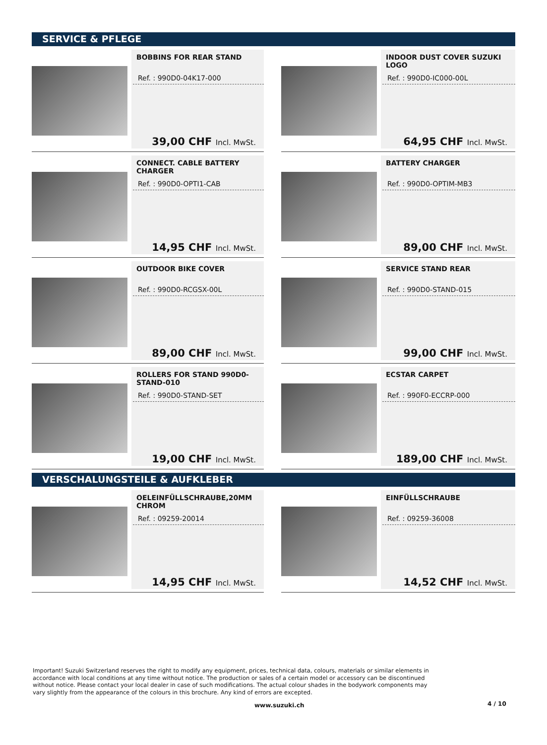SERVICE & PFLEGE
BOBBINS FOR REAR STAND
Ref. : 990D0-04K17-000
39,00 CHF Incl. MwSt.
INDOOR DUST COVER SUZUKI LOGO
Ref. : 990D0-IC000-00L
64,95 CHF Incl. MwSt.
CONNECT. CABLE BATTERY CHARGER
Ref. : 990D0-OPTI1-CAB
14,95 CHF Incl. MwSt.
BATTERY CHARGER
Ref. : 990D0-OPTIM-MB3
89,00 CHF Incl. MwSt.
OUTDOOR BIKE COVER
Ref. : 990D0-RCGSX-00L
89,00 CHF Incl. MwSt.
SERVICE STAND REAR
Ref. : 990D0-STAND-015
99,00 CHF Incl. MwSt.
ROLLERS FOR STAND 990D0-STAND-010
Ref. : 990D0-STAND-SET
19,00 CHF Incl. MwSt.
ECSTAR CARPET
Ref. : 990F0-ECCRP-000
189,00 CHF Incl. MwSt.
VERSCHALUNGSTEILE & AUFKLEBER
OELEINFÜLLSCHRAUBE,20MM CHROM
Ref. : 09259-20014
14,95 CHF Incl. MwSt.
EINFÜLLSCHRAUBE
Ref. : 09259-36008
14,52 CHF Incl. MwSt.
Important! Suzuki Switzerland reserves the right to modify any equipment, prices, technical data, colours, materials or similar elements in accordance with local conditions at any time without notice. The production or sales of a certain model or accessory can be discontinued without notice. Please contact your local dealer in case of such modifications. The actual colour shades in the bodywork components may vary slightly from the appearance of the colours in this brochure. Any kind of errors are excepted.
www.suzuki.ch 4 / 10